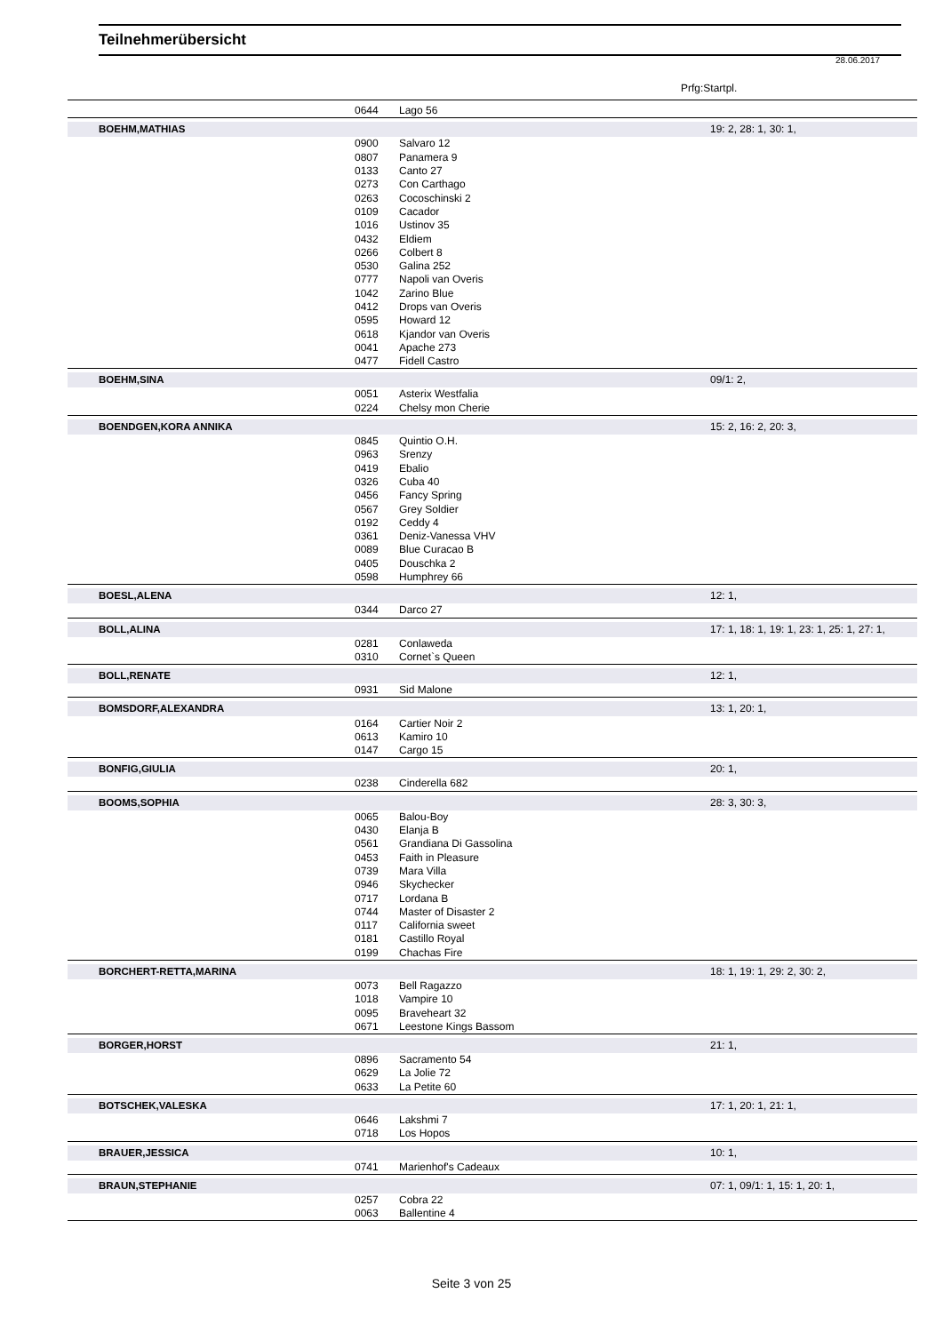Teilnehmerübersicht
28.06.2017
Prfg:Startpl.
| | 0644 | Lago 56 | |
| BOEHM,MATHIAS | | | 19: 2, 28: 1, 30: 1, |
| | 0900 | Salvaro 12 | |
| | 0807 | Panamera 9 | |
| | 0133 | Canto 27 | |
| | 0273 | Con Carthago | |
| | 0263 | Cocoschinski 2 | |
| | 0109 | Cacador | |
| | 1016 | Ustinov 35 | |
| | 0432 | Eldiem | |
| | 0266 | Colbert 8 | |
| | 0530 | Galina 252 | |
| | 0777 | Napoli van Overis | |
| | 1042 | Zarino Blue | |
| | 0412 | Drops van Overis | |
| | 0595 | Howard 12 | |
| | 0618 | Kjandor van Overis | |
| | 0041 | Apache 273 | |
| | 0477 | Fidell Castro | |
| BOEHM,SINA | | | 09/1: 2, |
| | 0051 | Asterix Westfalia | |
| | 0224 | Chelsy mon Cherie | |
| BOENDGEN,KORA ANNIKA | | | 15: 2, 16: 2, 20: 3, |
| | 0845 | Quintio O.H. | |
| | 0963 | Srenzy | |
| | 0419 | Ebalio | |
| | 0326 | Cuba 40 | |
| | 0456 | Fancy Spring | |
| | 0567 | Grey Soldier | |
| | 0192 | Ceddy 4 | |
| | 0361 | Deniz-Vanessa VHV | |
| | 0089 | Blue Curacao B | |
| | 0405 | Douschka 2 | |
| | 0598 | Humphrey 66 | |
| BOESL,ALENA | | | 12: 1, |
| | 0344 | Darco 27 | |
| BOLL,ALINA | | | 17: 1, 18: 1, 19: 1, 23: 1, 25: 1, 27: 1, |
| | 0281 | Conlaweda | |
| | 0310 | Cornet`s Queen | |
| BOLL,RENATE | | | 12: 1, |
| | 0931 | Sid Malone | |
| BOMSDORF,ALEXANDRA | | | 13: 1, 20: 1, |
| | 0164 | Cartier Noir 2 | |
| | 0613 | Kamiro 10 | |
| | 0147 | Cargo 15 | |
| BONFIG,GIULIA | | | 20: 1, |
| | 0238 | Cinderella 682 | |
| BOOMS,SOPHIA | | | 28: 3, 30: 3, |
| | 0065 | Balou-Boy | |
| | 0430 | Elanja B | |
| | 0561 | Grandiana Di Gassolina | |
| | 0453 | Faith in Pleasure | |
| | 0739 | Mara Villa | |
| | 0946 | Skychecker | |
| | 0717 | Lordana B | |
| | 0744 | Master of Disaster 2 | |
| | 0117 | California sweet | |
| | 0181 | Castillo Royal | |
| | 0199 | Chachas Fire | |
| BORCHERT-RETTA,MARINA | | | 18: 1, 19: 1, 29: 2, 30: 2, |
| | 0073 | Bell Ragazzo | |
| | 1018 | Vampire 10 | |
| | 0095 | Braveheart 32 | |
| | 0671 | Leestone Kings Bassom | |
| BORGER,HORST | | | 21: 1, |
| | 0896 | Sacramento 54 | |
| | 0629 | La Jolie 72 | |
| | 0633 | La Petite 60 | |
| BOTSCHEK,VALESKA | | | 17: 1, 20: 1, 21: 1, |
| | 0646 | Lakshmi 7 | |
| | 0718 | Los Hopos | |
| BRAUER,JESSICA | | | 10: 1, |
| | 0741 | Marienhof's Cadeaux | |
| BRAUN,STEPHANIE | | | 07: 1, 09/1: 1, 15: 1, 20: 1, |
| | 0257 | Cobra 22 | |
| | 0063 | Ballentine 4 | |
Seite 3 von 25